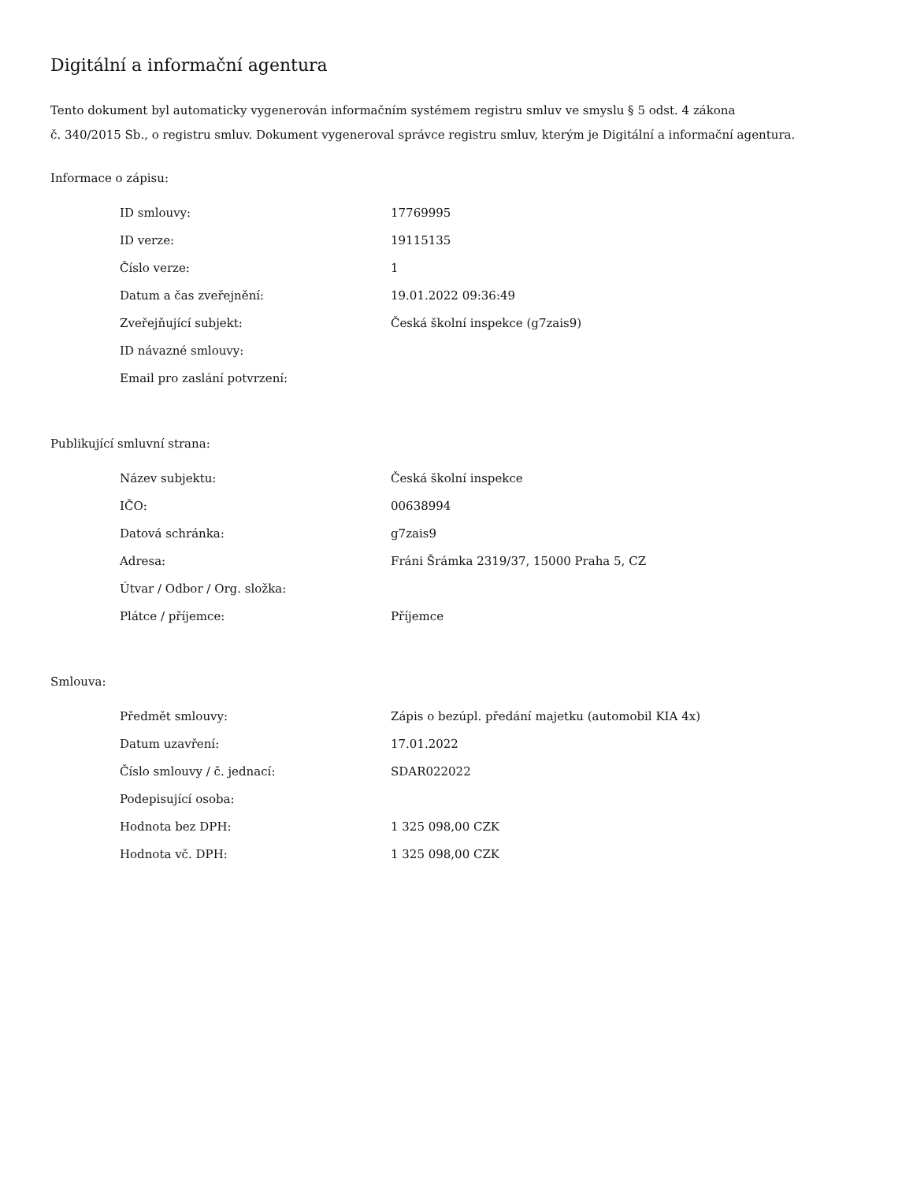Digitální a informační agentura
Tento dokument byl automaticky vygenerován informačním systémem registru smluv ve smyslu § 5 odst. 4 zákona
č. 340/2015 Sb., o registru smluv. Dokument vygeneroval správce registru smluv, kterým je Digitální a informační agentura.
Informace o zápisu:
| ID smlouvy: | 17769995 |
| ID verze: | 19115135 |
| Číslo verze: | 1 |
| Datum a čas zveřejnění: | 19.01.2022 09:36:49 |
| Zveřejňující subjekt: | Česká školní inspekce (g7zais9) |
| ID návazné smlouvy: | |
| Email pro zaslání potvrzení: | |
Publikující smluvní strana:
| Název subjektu: | Česká školní inspekce |
| IČO: | 00638994 |
| Datová schránka: | g7zais9 |
| Adresa: | Fráni Šrámka 2319/37, 15000 Praha 5, CZ |
| Útvar / Odbor / Org. složka: | |
| Plátce / příjemce: | Příjemce |
Smlouva:
| Předmět smlouvy: | Zápis o bezúpl. předání majetku (automobil KIA 4x) |
| Datum uzavření: | 17.01.2022 |
| Číslo smlouvy / č. jednací: | SDAR022022 |
| Podepisující osoba: | |
| Hodnota bez DPH: | 1 325 098,00 CZK |
| Hodnota vč. DPH: | 1 325 098,00 CZK |